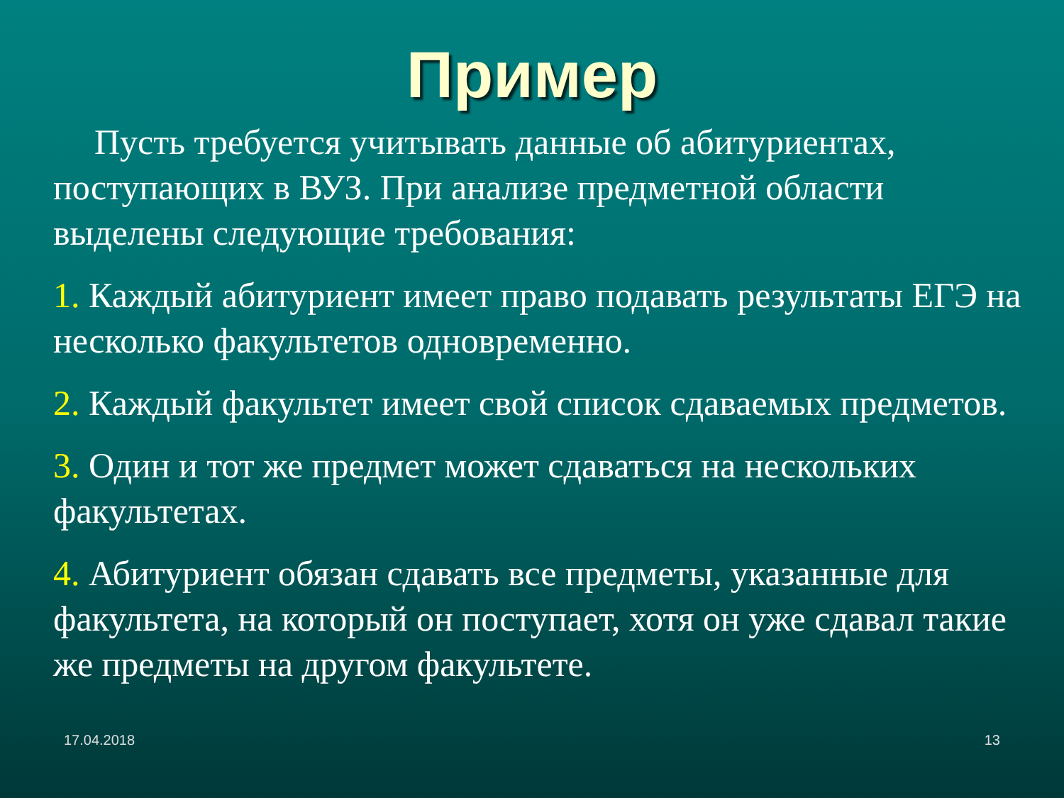Пример
Пусть требуется учитывать данные об абитуриентах, поступающих в ВУЗ. При анализе предметной области выделены следующие требования:
1. Каждый абитуриент имеет право подавать результаты ЕГЭ на несколько факультетов одновременно.
2. Каждый факультет имеет свой список сдаваемых предметов.
3. Один и тот же предмет может сдаваться на нескольких факультетах.
4. Абитуриент обязан сдавать все предметы, указанные для факультета, на который он поступает, хотя он уже сдавал такие же предметы на другом факультете.
17.04.2018 13